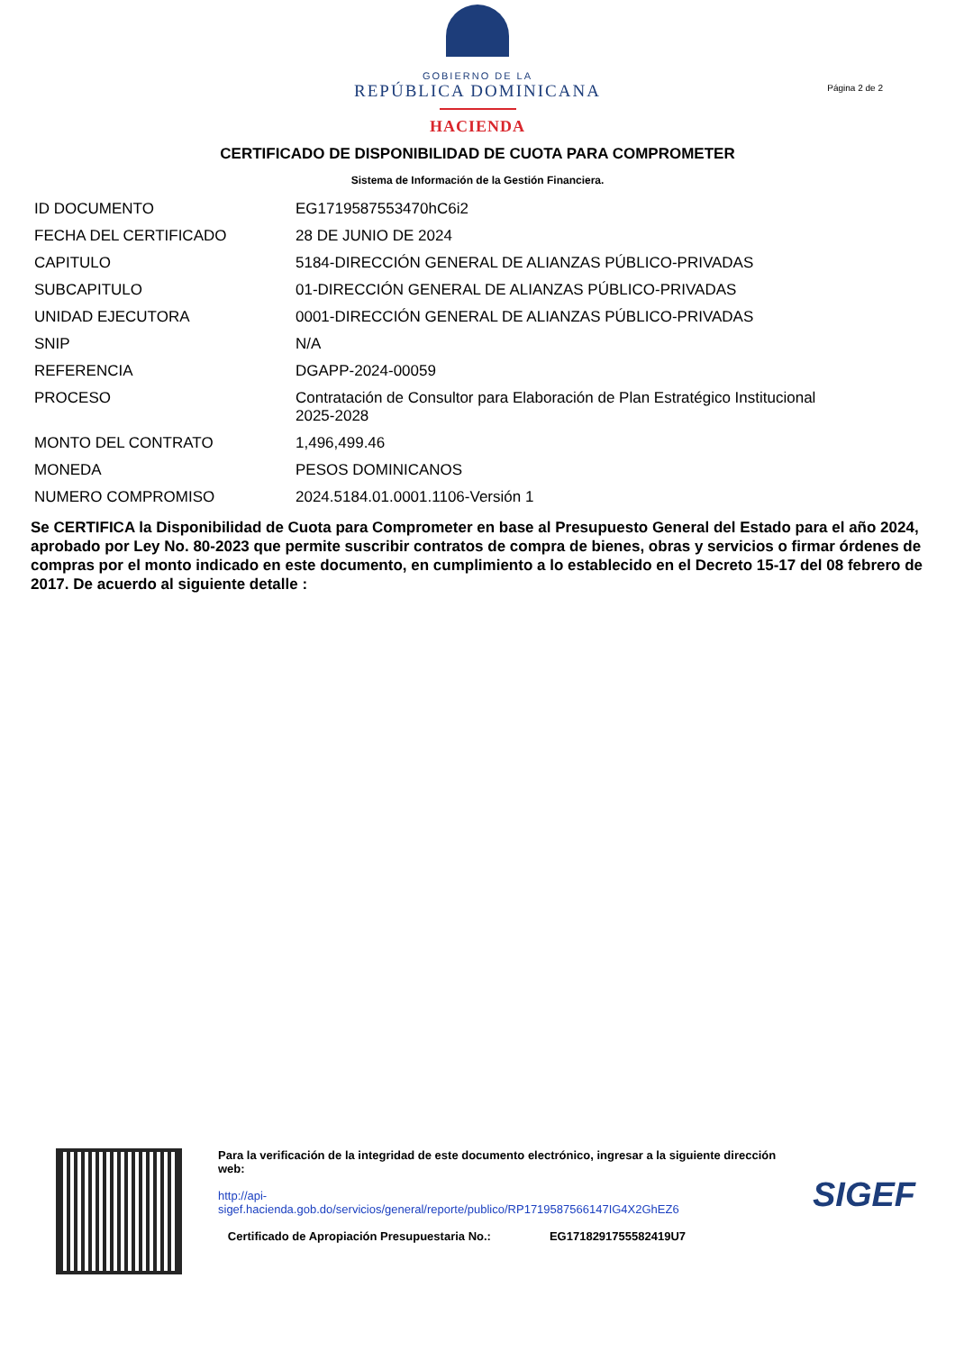GOBIERNO DE LA
REPÚBLICA DOMINICANA
HACIENDA
Página 2 de 2
CERTIFICADO DE DISPONIBILIDAD DE CUOTA PARA COMPROMETER
Sistema de Información de la Gestión Financiera.
| ID DOCUMENTO | EG1719587553470hC6i2 |
| FECHA DEL CERTIFICADO | 28 DE JUNIO DE 2024 |
| CAPITULO | 5184-DIRECCIÓN GENERAL DE ALIANZAS PÚBLICO-PRIVADAS |
| SUBCAPITULO | 01-DIRECCIÓN GENERAL DE ALIANZAS PÚBLICO-PRIVADAS |
| UNIDAD EJECUTORA | 0001-DIRECCIÓN GENERAL DE ALIANZAS PÚBLICO-PRIVADAS |
| SNIP | N/A |
| REFERENCIA | DGAPP-2024-00059 |
| PROCESO | Contratación de Consultor para Elaboración de Plan Estratégico Institucional 2025-2028 |
| MONTO DEL CONTRATO | 1,496,499.46 |
| MONEDA | PESOS DOMINICANOS |
| NUMERO COMPROMISO | 2024.5184.01.0001.1106-Versión 1 |
Se CERTIFICA la Disponibilidad de Cuota para Comprometer en base al Presupuesto General del Estado para el año 2024, aprobado por Ley No. 80-2023 que permite suscribir contratos de compra de bienes, obras y servicios o firmar órdenes de compras por el monto indicado en este documento, en cumplimiento a lo establecido en el Decreto 15-17 del 08 febrero de 2017. De acuerdo al siguiente detalle :
Para la verificación de la integridad de este documento electrónico, ingresar a la siguiente dirección web:
http://api-
sigef.hacienda.gob.do/servicios/general/reporte/publico/RP1719587566147IG4X2GhEZ6
Certificado de Apropiación Presupuestaria No.: EG1718291755582419U7
SIGEF